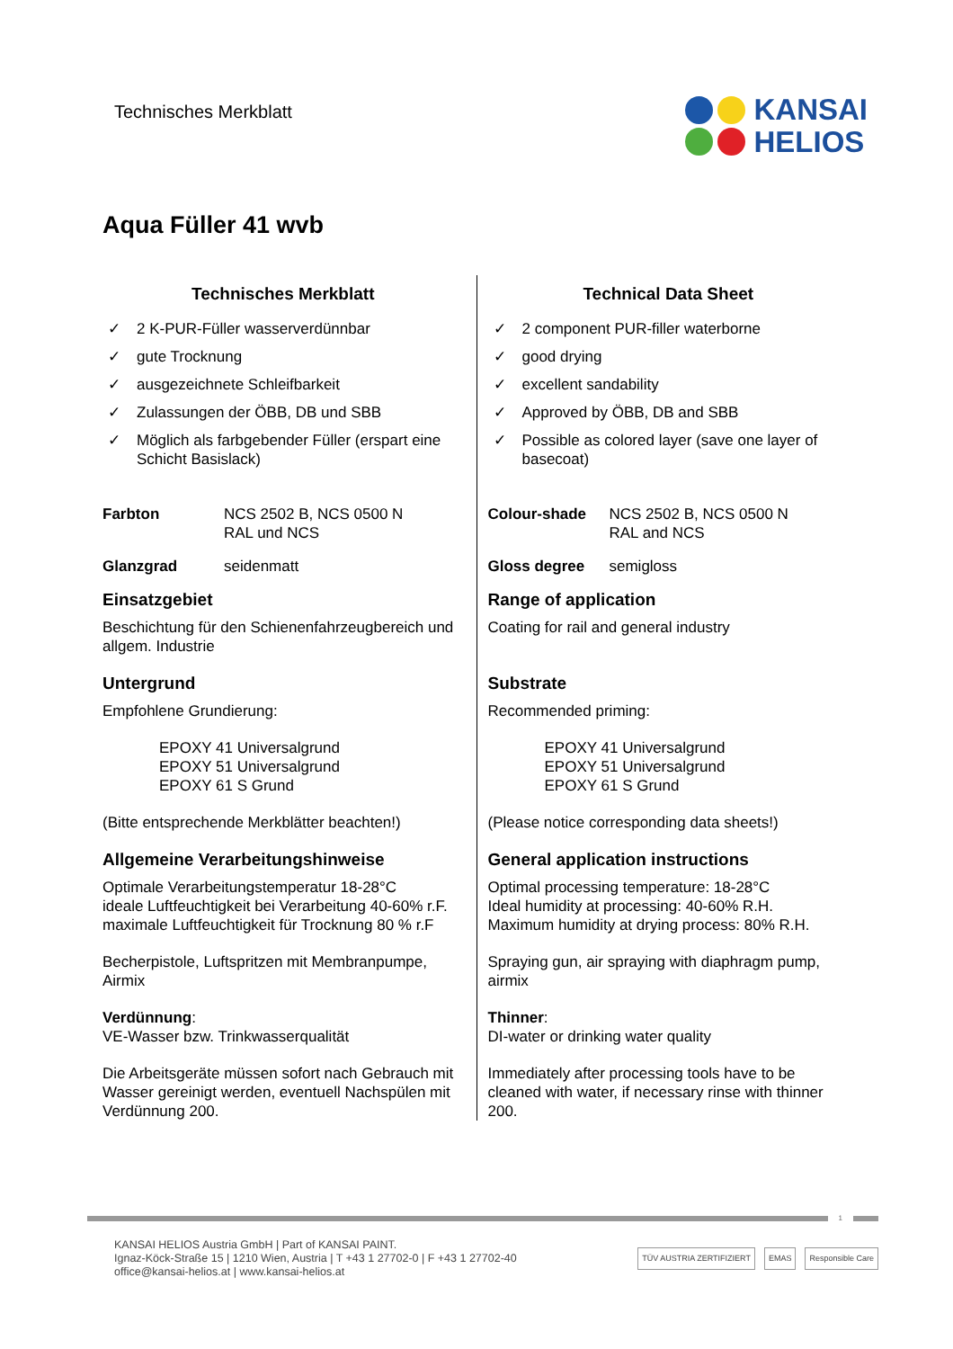Technisches Merkblatt
KANSAI
HELIOS
Aqua Füller 41 wvb
Technisches Merkblatt
✓ 2 K-PUR-Füller wasserverdünnbar
✓ gute Trocknung
✓ ausgezeichnete Schleifbarkeit
✓ Zulassungen der ÖBB, DB und SBB
✓ Möglich als farbgebender Füller (erspart eine Schicht Basislack)
Farbton NCS 2502 B, NCS 0500 N
RAL und NCS
Glanzgrad seidenmatt
Einsatzgebiet
Beschichtung für den Schienenfahrzeugbereich und allgem. Industrie
Untergrund
Empfohlene Grundierung:
EPOXY 41 Universalgrund
EPOXY 51 Universalgrund
EPOXY 61 S Grund
(Bitte entsprechende Merkblätter beachten!)
Allgemeine Verarbeitungshinweise
Optimale Verarbeitungstemperatur 18-28°C
ideale Luftfeuchtigkeit bei Verarbeitung 40-60% r.F.
maximale Luftfeuchtigkeit für Trocknung 80 % r.F
Becherpistole, Luftspritzen mit Membranpumpe, Airmix
Verdünnung:
VE-Wasser bzw. Trinkwasserqualität
Die Arbeitsgeräte müssen sofort nach Gebrauch mit Wasser gereinigt werden, eventuell Nachspülen mit Verdünnung 200.
Technical Data Sheet
✓ 2 component PUR-filler waterborne
✓ good drying
✓ excellent sandability
✓ Approved by ÖBB, DB and SBB
✓ Possible as colored layer (save one layer of basecoat)
Colour-shade NCS 2502 B, NCS 0500 N
RAL and NCS
Gloss degree semigloss
Range of application
Coating for rail and general industry
Substrate
Recommended priming:
EPOXY 41 Universalgrund
EPOXY 51 Universalgrund
EPOXY 61 S Grund
(Please notice corresponding data sheets!)
General application instructions
Optimal processing temperature: 18-28°C
Ideal humidity at processing: 40-60% R.H.
Maximum humidity at drying process: 80% R.H.
Spraying gun, air spraying with diaphragm pump, airmix
Thinner:
DI-water or drinking water quality
Immediately after processing tools have to be cleaned with water, if necessary rinse with thinner 200.
1
KANSAI HELIOS Austria GmbH | Part of KANSAI PAINT.
Ignaz-Köck-Straße 15 | 1210 Wien, Austria | T +43 1 27702-0 | F +43 1 27702-40
office@kansai-helios.at | www.kansai-helios.at
TÜV AUSTRIA ZERTIFIZIERT EMAS Responsible Care